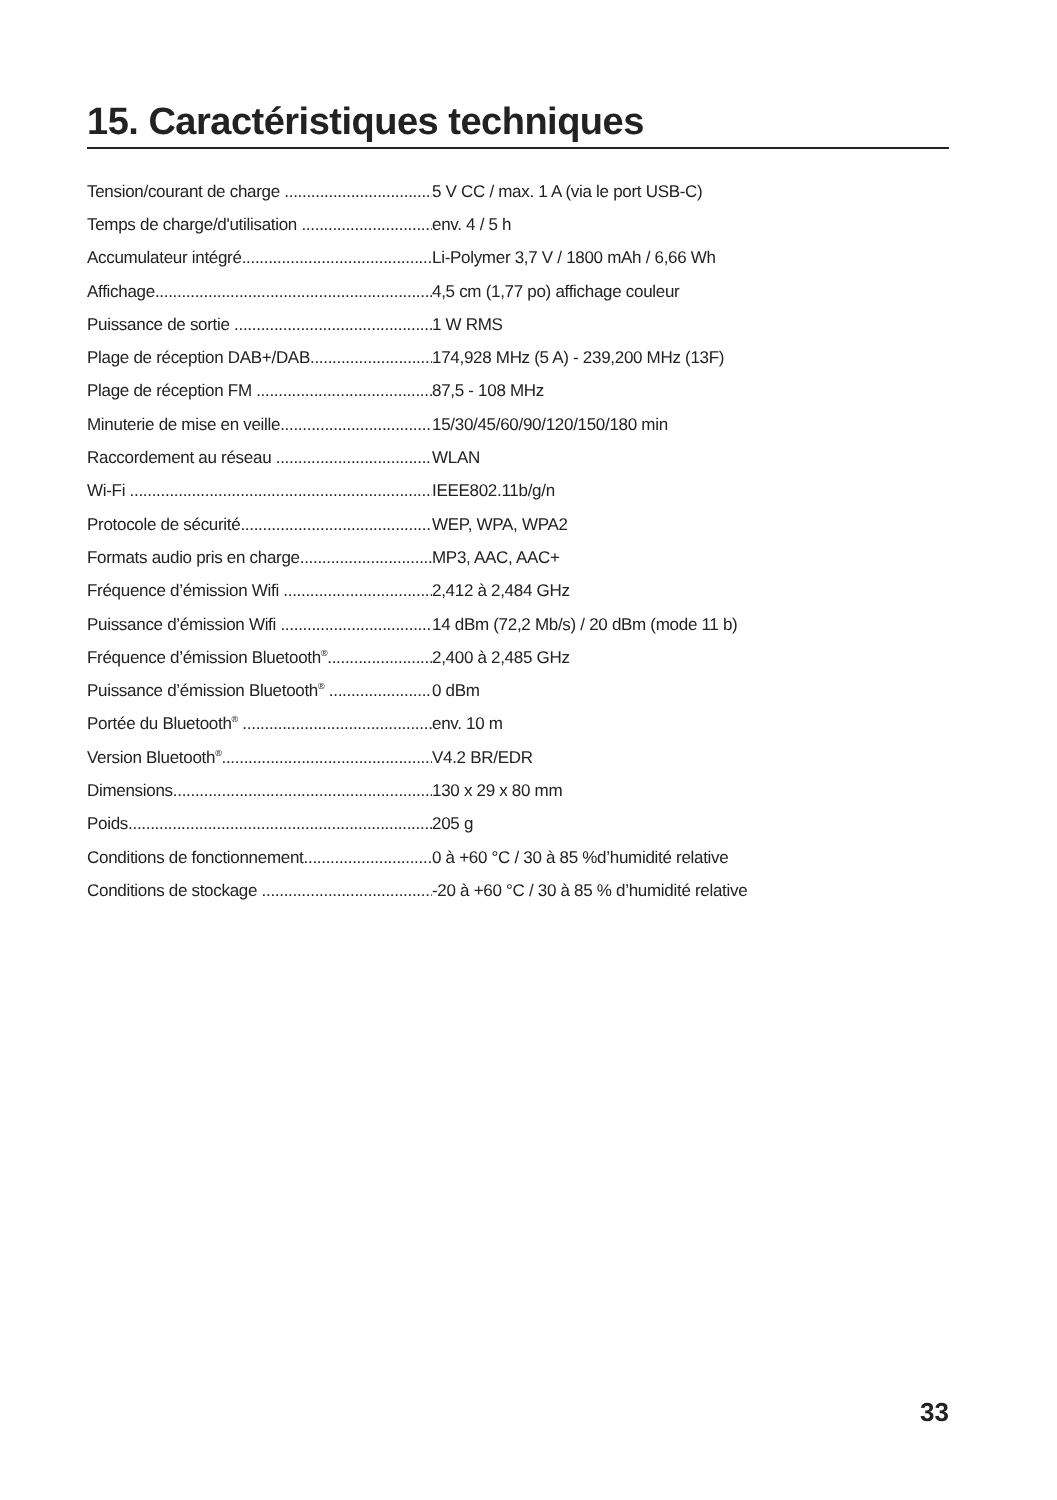15. Caractéristiques techniques
Tension/courant de charge 5 V CC / max. 1 A (via le port USB-C)
Temps de charge/d'utilisation env. 4 / 5 h
Accumulateur intégré Li-Polymer 3,7 V / 1800 mAh / 6,66 Wh
Affichage 4,5 cm (1,77 po) affichage couleur
Puissance de sortie 1 W RMS
Plage de réception DAB+/DAB 174,928 MHz (5 A) - 239,200 MHz (13F)
Plage de réception FM 87,5 - 108 MHz
Minuterie de mise en veille 15/30/45/60/90/120/150/180 min
Raccordement au réseau WLAN
Wi-Fi IEEE802.11b/g/n
Protocole de sécurité WEP, WPA, WPA2
Formats audio pris en charge MP3, AAC, AAC+
Fréquence d’émission Wifi 2,412 à 2,484 GHz
Puissance d’émission Wifi 14 dBm (72,2 Mb/s) / 20 dBm (mode 11 b)
Fréquence d’émission Bluetooth<sup>®</sup> 2,400 à 2,485 GHz
Puissance d’émission Bluetooth<sup>®</sup> 0 dBm
Portée du Bluetooth<sup>®</sup> env. 10 m
Version Bluetooth<sup>®</sup> V4.2 BR/EDR
Dimensions 130 x 29 x 80 mm
Poids 205 g
Conditions de fonctionnement 0 à +60 °C / 30 à 85 %d’humidité relative
Conditions de stockage -20 à +60 °C / 30 à 85 % d’humidité relative
33